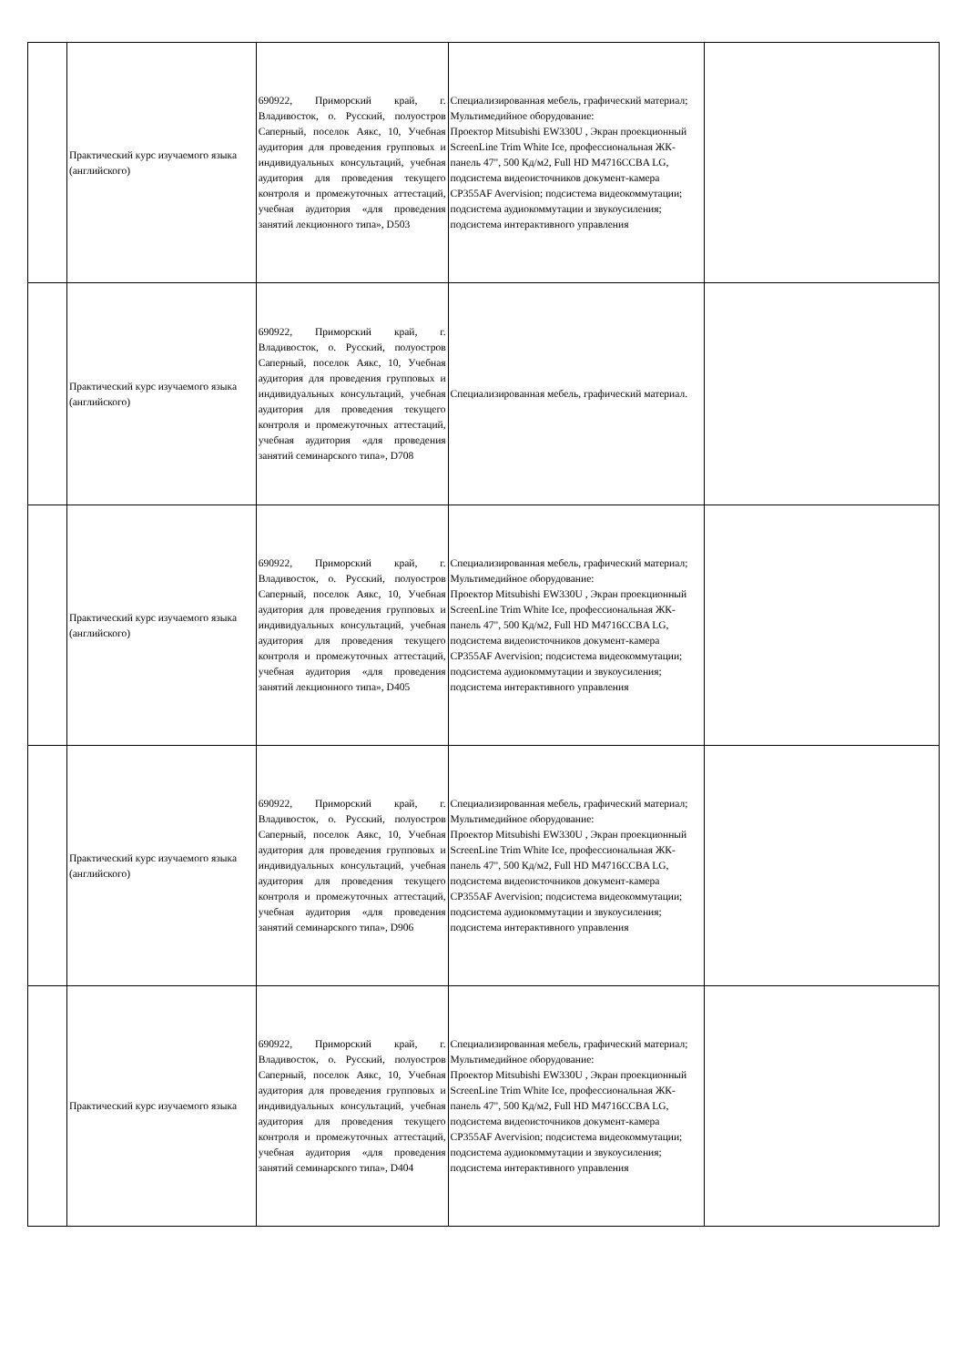| | Практический курс изучаемого языка (английского) | 690922, Приморский край, г. Владивосток, о. Русский, полуостров Саперный, поселок Аякс, 10, Учебная аудитория для проведения групповых и индивидуальных консультаций, учебная аудитория для проведения текущего контроля и промежуточных аттестаций, учебная аудитория «для проведения занятий лекционного типа», D503 | Специализированная мебель, графический материал; Мультимедийное оборудование: Проектор Mitsubishi EW330U , Экран проекционный ScreenLine Trim White Ice, профессиональная ЖК-панель 47", 500 Кд/м2, Full HD M4716CCBA LG, подсистема видеоисточников документ-камера CP355AF Avervision; подсистема видеокоммутации; подсистема аудиокоммутации и звукоусиления; подсистема интерактивного управления | |
| | Практический курс изучаемого языка (английского) | 690922, Приморский край, г. Владивосток, о. Русский, полуостров Саперный, поселок Аякс, 10, Учебная аудитория для проведения групповых и индивидуальных консультаций, учебная аудитория для проведения текущего контроля и промежуточных аттестаций, учебная аудитория «для проведения занятий семинарского типа», D708 | Специализированная мебель, графический материал. | |
| | Практический курс изучаемого языка (английского) | 690922, Приморский край, г. Владивосток, о. Русский, полуостров Саперный, поселок Аякс, 10, Учебная аудитория для проведения групповых и индивидуальных консультаций, учебная аудитория для проведения текущего контроля и промежуточных аттестаций, учебная аудитория «для проведения занятий лекционного типа», D405 | Специализированная мебель, графический материал; Мультимедийное оборудование: Проектор Mitsubishi EW330U , Экран проекционный ScreenLine Trim White Ice, профессиональная ЖК-панель 47", 500 Кд/м2, Full HD M4716CCBA LG, подсистема видеоисточников документ-камера CP355AF Avervision; подсистема видеокоммутации; подсистема аудиокоммутации и звукоусиления; подсистема интерактивного управления | |
| | Практический курс изучаемого языка (английского) | 690922, Приморский край, г. Владивосток, о. Русский, полуостров Саперный, поселок Аякс, 10, Учебная аудитория для проведения групповых и индивидуальных консультаций, учебная аудитория для проведения текущего контроля и промежуточных аттестаций, учебная аудитория «для проведения занятий семинарского типа», D906 | Специализированная мебель, графический материал; Мультимедийное оборудование: Проектор Mitsubishi EW330U , Экран проекционный ScreenLine Trim White Ice, профессиональная ЖК-панель 47", 500 Кд/м2, Full HD M4716CCBA LG, подсистема видеоисточников документ-камера CP355AF Avervision; подсистема видеокоммутации; подсистема аудиокоммутации и звукоусиления; подсистема интерактивного управления | |
| | Практический курс изучаемого языка | 690922, Приморский край, г. Владивосток, о. Русский, полуостров Саперный, поселок Аякс, 10, Учебная аудитория для проведения групповых и индивидуальных консультаций, учебная аудитория для проведения текущего контроля и промежуточных аттестаций, учебная аудитория «для проведения занятий семинарского типа», D404 | Специализированная мебель, графический материал; Мультимедийное оборудование: Проектор Mitsubishi EW330U , Экран проекционный ScreenLine Trim White Ice, профессиональная ЖК-панель 47", 500 Кд/м2, Full HD M4716CCBA LG, подсистема видеоисточников документ-камера CP355AF Avervision; подсистема видеокоммутации; подсистема аудиокоммутации и звукоусиления; подсистема интерактивного управления | |